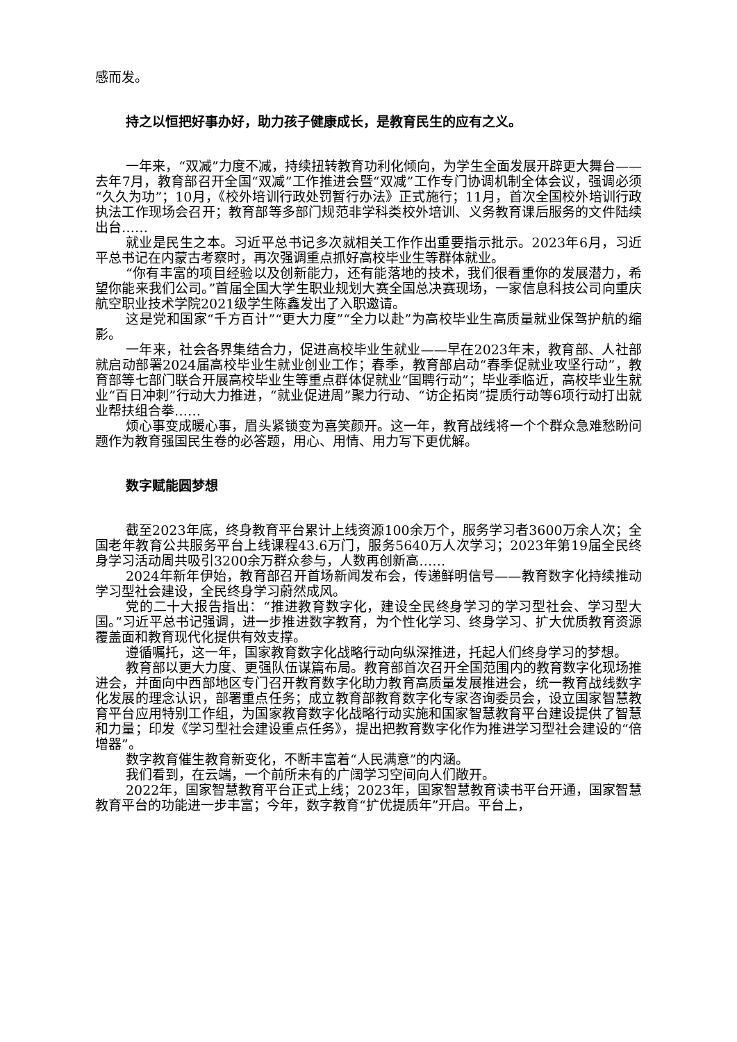感而发。
持之以恒把好事办好，助力孩子健康成长，是教育民生的应有之义。
一年来，“双减”力度不减，持续扭转教育功利化倾向，为学生全面发展开辟更大舞台——去年7月，教育部召开全国“双减”工作推进会暨“双减”工作专门协调机制全体会议，强调必须“久久为功”；10月，《校外培训行政处罚暂行办法》正式施行；11月，首次全国校外培训行政执法工作现场会召开；教育部等多部门规范非学科类校外培训、义务教育课后服务的文件陆续出台……
就业是民生之本。习近平总书记多次就相关工作作出重要指示批示。2023年6月，习近平总书记在内蒙古考察时，再次强调重点抓好高校毕业生等群体就业。
“你有丰富的项目经验以及创新能力，还有能落地的技术，我们很看重你的发展潜力，希望你能来我们公司。”首届全国大学生职业规划大赛全国总决赛现场，一家信息科技公司向重庆航空职业技术学院2021级学生陈鑫发出了入职邀请。
这是党和国家“千方百计”“更大力度”“全力以赴”为高校毕业生高质量就业保驾护航的缩影。
一年来，社会各界集结合力，促进高校毕业生就业——早在2023年末，教育部、人社部就启动部署2024届高校毕业生就业创业工作；春季，教育部启动“春季促就业攻坚行动”，教育部等七部门联合开展高校毕业生等重点群体促就业“国聘行动”；毕业季临近，高校毕业生就业“百日冲刺”行动大力推进，“就业促进周”聚力行动、“访企拓岗”提质行动等6项行动打出就业帮扶组合拳……
烦心事变成暖心事，眉头紧锁变为喜笑颜开。这一年，教育战线将一个个群众急难愁盼问题作为教育强国民生卷的必答题，用心、用情、用力写下更优解。
数字赋能圆梦想
截至2023年底，终身教育平台累计上线资源100余万个，服务学习者3600万余人次；全国老年教育公共服务平台上线课程43.6万门，服务5640万人次学习；2023年第19届全民终身学习活动周共吸引3200余万群众参与，人数再创新高……
2024年新年伊始，教育部召开首场新闻发布会，传递鲜明信号——教育数字化持续推动学习型社会建设，全民终身学习蔚然成风。
党的二十大报告指出：“推进教育数字化，建设全民终身学习的学习型社会、学习型大国。”习近平总书记强调，进一步推进数字教育，为个性化学习、终身学习、扩大优质教育资源覆盖面和教育现代化提供有效支撑。
遵循嘱托，这一年，国家教育数字化战略行动向纵深推进，托起人们终身学习的梦想。
教育部以更大力度、更强队伍谋篇布局。教育部首次召开全国范围内的教育数字化现场推进会，并面向中西部地区专门召开教育数字化助力教育高质量发展推进会，统一教育战线数字化发展的理念认识，部署重点任务；成立教育部教育数字化专家咨询委员会，设立国家智慧教育平台应用特别工作组，为国家教育数字化战略行动实施和国家智慧教育平台建设提供了智慧和力量；印发《学习型社会建设重点任务》，提出把教育数字化作为推进学习型社会建设的“倍增器”。
数字教育催生教育新变化，不断丰富着“人民满意”的内涵。
我们看到，在云端，一个前所未有的广阔学习空间向人们敞开。
2022年，国家智慧教育平台正式上线；2023年，国家智慧教育读书平台开通，国家智慧教育平台的功能进一步丰富；今年，数字教育“扩优提质年”开启。平台上，